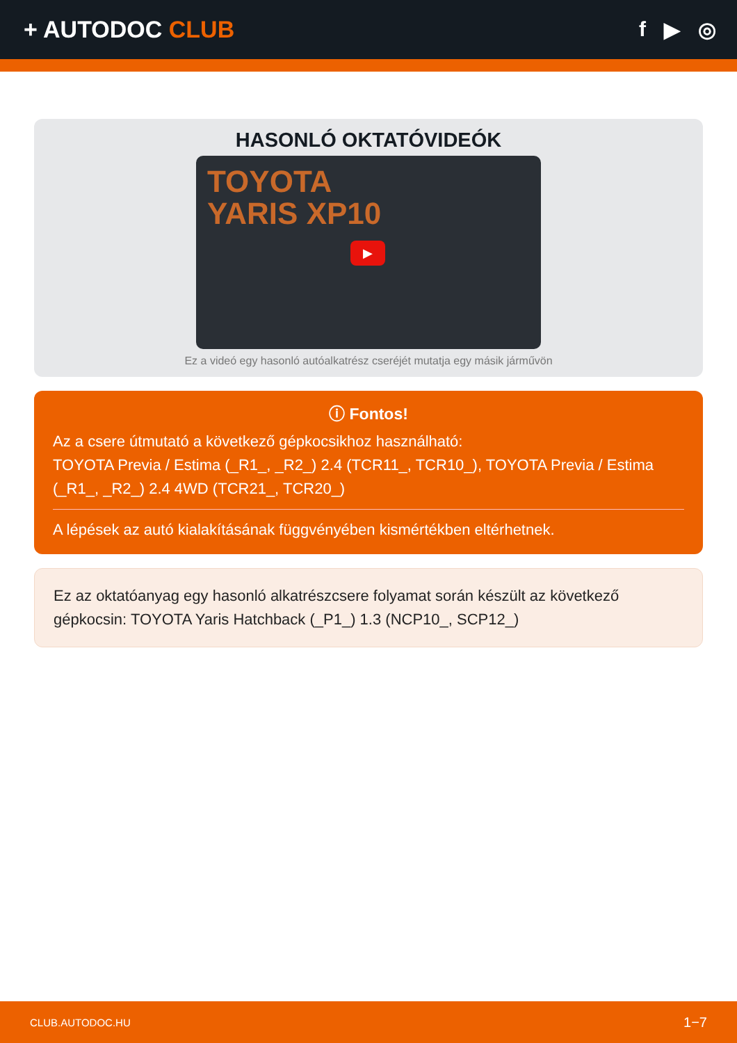+ AUTODOC CLUB f ▶ ◎
HASONLÓ OKTATÓVIDEÓK
TOYOTA
YARIS XP10
▶
Ez a videó egy hasonló autóalkatrész cseréjét mutatja egy másik járművön
ⓘ Fontos!
Az a csere útmutató a következő gépkocsikhoz használható:
TOYOTA Previa / Estima (_R1_, _R2_) 2.4 (TCR11_, TCR10_), TOYOTA Previa / Estima (_R1_, _R2_) 2.4 4WD (TCR21_, TCR20_)
A lépések az autó kialakításának függvényében kismértékben eltérhetnek.
Ez az oktatóanyag egy hasonló alkatrészcsere folyamat során készült az következő gépkocsin: TOYOTA Yaris Hatchback (_P1_) 1.3 (NCP10_, SCP12_)
CLUB.AUTODOC.HU 1−7